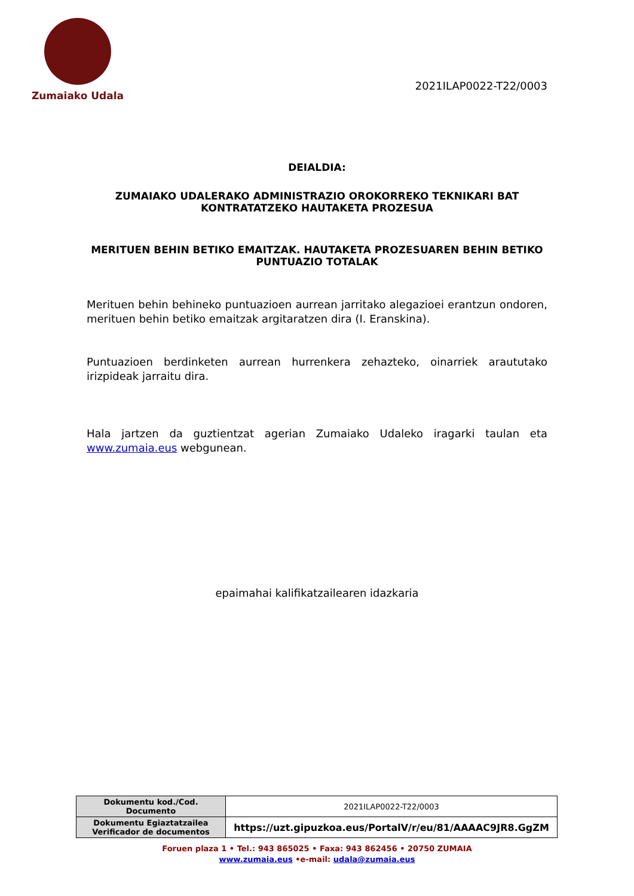Zumaiako Udala
2021ILAP0022-T22/0003
DEIALDIA:
ZUMAIAKO UDALERAKO ADMINISTRAZIO OROKORREKO TEKNIKARI BAT
KONTRATATZEKO HAUTAKETA PROZESUA
MERITUEN BEHIN BETIKO EMAITZAK. HAUTAKETA PROZESUAREN BEHIN BETIKO
PUNTUAZIO TOTALAK
Merituen behin behineko puntuazioen aurrean jarritako alegazioei erantzun ondoren, merituen behin betiko emaitzak argitaratzen dira (I. Eranskina).
Puntuazioen berdinketen aurrean hurrenkera zehazteko, oinarriek araututako irizpideak jarraitu dira.
Hala jartzen da guztientzat agerian Zumaiako Udaleko iragarki taulan eta www.zumaia.eus webgunean.
epaimahai kalifikatzailearen idazkaria
| Dokumentu kod./Cod. Documento | 2021ILAP0022-T22/0003 |
| Dokumentu Egiaztatzailea Verificador de documentos | https://uzt.gipuzkoa.eus/PortalV/r/eu/81/AAAAC9JR8.GgZM |
Foruen plaza 1 • Tel.: 943 865025 • Faxa: 943 862456 • 20750 ZUMAIA
www.zumaia.eus •e-mail: udala@zumaia.eus